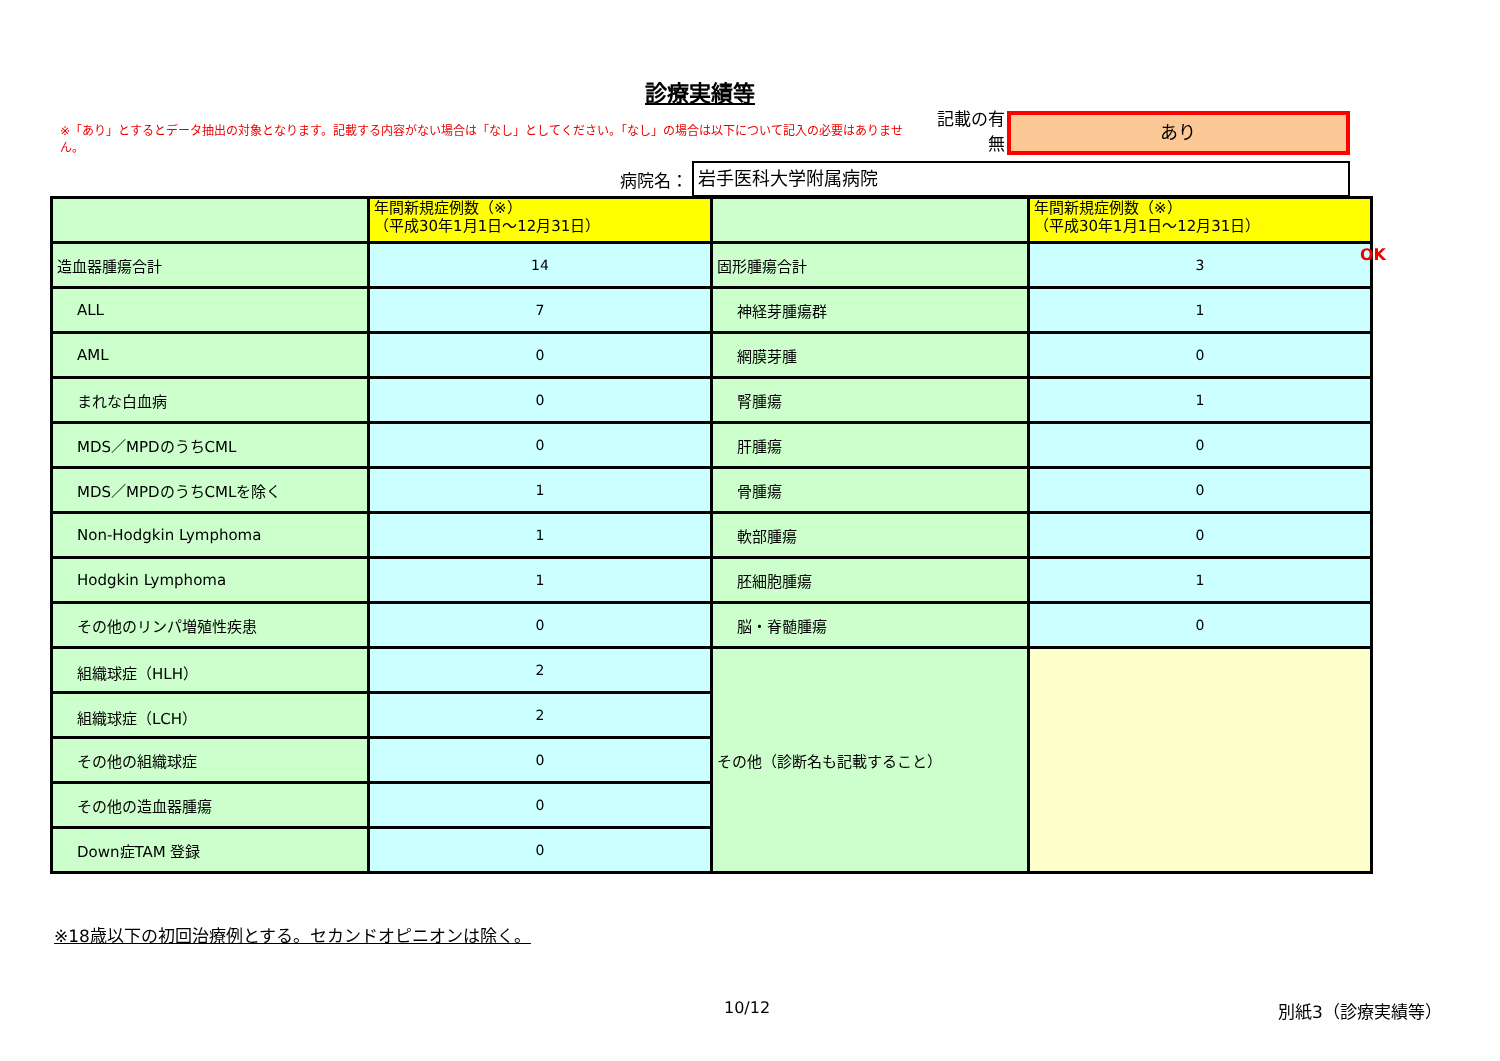診療実績等
※「あり」とするとデータ抽出の対象となります。記載する内容がない場合は「なし」としてください。「なし」の場合は以下について記入の必要はありません。
記載の有無
あり
病院名：
岩手医科大学附属病院
| | 年間新規症例数（※） （平成30年1月1日～12月31日） | | 年間新規症例数（※） （平成30年1月1日～12月31日） |
| 造血器腫瘍合計 | 14 | 固形腫瘍合計 | 3 |
| ALL | 7 | 神経芽腫瘍群 | 1 |
| AML | 0 | 網膜芽腫 | 0 |
| まれな白血病 | 0 | 腎腫瘍 | 1 |
| MDS／MPDのうちCML | 0 | 肝腫瘍 | 0 |
| MDS／MPDのうちCMLを除く | 1 | 骨腫瘍 | 0 |
| Non-Hodgkin Lymphoma | 1 | 軟部腫瘍 | 0 |
| Hodgkin Lymphoma | 1 | 胚細胞腫瘍 | 1 |
| その他のリンパ増殖性疾患 | 0 | 脳・脊髄腫瘍 | 0 |
| 組織球症（HLH） | 2 | その他（診断名も記載すること） | |
| 組織球症（LCH） | 2 | | |
| その他の組織球症 | 0 | | |
| その他の造血器腫瘍 | 0 | | |
| Down症TAM 登録 | 0 | | |
OK
※18歳以下の初回治療例とする。セカンドオピニオンは除く。
10/12 別紙3（診療実績等）